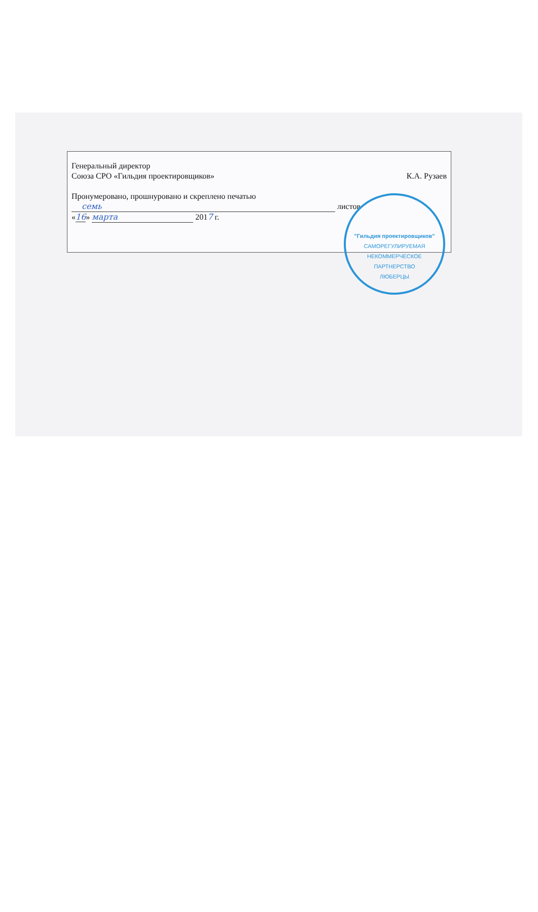Генеральный директор
Союза СРО «Гильдия проектировщиков» К.А. Рузаев
Пронумеровано, прошнуровано и скреплено печатью
семь листов
«16» марта 2017 г.
"Гильдия проектировщиков"
САМОРЕГУЛИРУЕМАЯ НЕКОММЕРЧЕСКОЕ ПАРТНЕРСТВО
ЛЮБЕРЦЫ